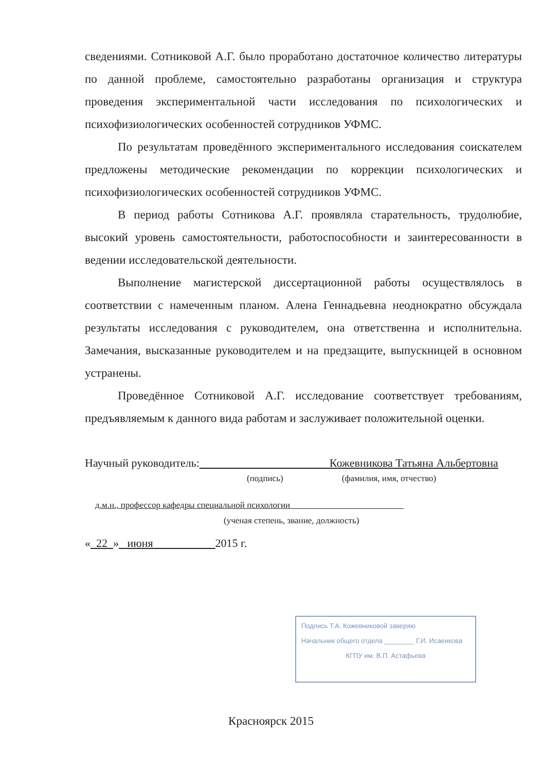сведениями. Сотниковой А.Г. было проработано достаточное количество литературы по данной проблеме, самостоятельно разработаны организация и структура проведения экспериментальной части исследования по психологических и психофизиологических особенностей сотрудников УФМС.
По результатам проведённого экспериментального исследования соискателем предложены методические рекомендации по коррекции психологических и психофизиологических особенностей сотрудников УФМС.
В период работы Сотникова А.Г. проявляла старательность, трудолюбие, высокий уровень самостоятельности, работоспособности и заинтересованности в ведении исследовательской деятельности.
Выполнение магистерской диссертационной работы осуществлялось в соответствии с намеченным планом. Алена Геннадьевна неоднократно обсуждала результаты исследования с руководителем, она ответственна и исполнительна. Замечания, высказанные руководителем и на предзащите, выпускницей в основном устранены.
Проведённое Сотниковой А.Г. исследование соответствует требованиям, предъявляемым к данного вида работам и заслуживает положительной оценки.
Научный руководитель: Кожевникова Татьяна Альбертовна
(подпись) (фамилия, имя, отчество)
д.м.н., профессор кафедры специальной психологии
(ученая степень, звание, должность)
« 22 » июня 2015 г.
Подпись Т.А. Кожевниковой заверяю
Начальник общего отдела ________ Г.И. Исаенкова
КГПУ им. В.П. Астафьева
Красноярск 2015